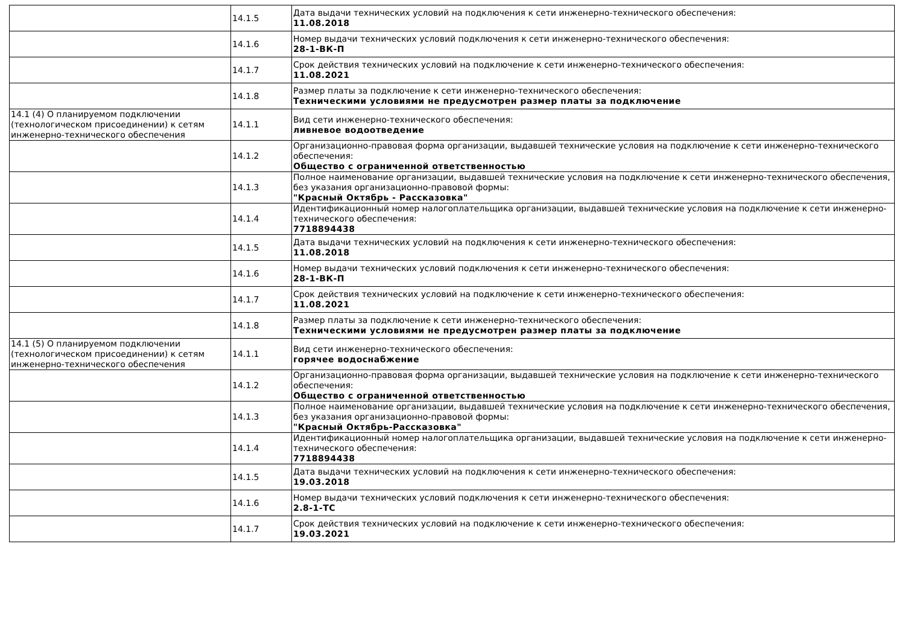| | 14.1.5 | Дата выдачи технических условий на подключения к сети инженерно-технического обеспечения: 11.08.2018 |
| | 14.1.6 | Номер выдачи технических условий подключения к сети инженерно-технического обеспечения: 28-1-ВК-П |
| | 14.1.7 | Срок действия технических условий на подключение к сети инженерно-технического обеспечения: 11.08.2021 |
| | 14.1.8 | Размер платы за подключение к сети инженерно-технического обеспечения: Техническими условиями не предусмотрен размер платы за подключение |
| 14.1 (4) О планируемом подключении (технологическом присоединении) к сетям инженерно-технического обеспечения | 14.1.1 | Вид сети инженерно-технического обеспечения: ливневое водоотведение |
| | 14.1.2 | Организационно-правовая форма организации, выдавшей технические условия на подключение к сети инженерно-технического обеспечения: Общество с ограниченной ответственностью |
| | 14.1.3 | Полное наименование организации, выдавшей технические условия на подключение к сети инженерно-технического обеспечения, без указания организационно-правовой формы: "Красный Октябрь - Рассказовка" |
| | 14.1.4 | Идентификационный номер налогоплательщика организации, выдавшей технические условия на подключение к сети инженерно-технического обеспечения: 7718894438 |
| | 14.1.5 | Дата выдачи технических условий на подключения к сети инженерно-технического обеспечения: 11.08.2018 |
| | 14.1.6 | Номер выдачи технических условий подключения к сети инженерно-технического обеспечения: 28-1-ВК-П |
| | 14.1.7 | Срок действия технических условий на подключение к сети инженерно-технического обеспечения: 11.08.2021 |
| | 14.1.8 | Размер платы за подключение к сети инженерно-технического обеспечения: Техническими условиями не предусмотрен размер платы за подключение |
| 14.1 (5) О планируемом подключении (технологическом присоединении) к сетям инженерно-технического обеспечения | 14.1.1 | Вид сети инженерно-технического обеспечения: горячее водоснабжение |
| | 14.1.2 | Организационно-правовая форма организации, выдавшей технические условия на подключение к сети инженерно-технического обеспечения: Общество с ограниченной ответственностью |
| | 14.1.3 | Полное наименование организации, выдавшей технические условия на подключение к сети инженерно-технического обеспечения, без указания организационно-правовой формы: "Красный Октябрь-Рассказовка" |
| | 14.1.4 | Идентификационный номер налогоплательщика организации, выдавшей технические условия на подключение к сети инженерно-технического обеспечения: 7718894438 |
| | 14.1.5 | Дата выдачи технических условий на подключения к сети инженерно-технического обеспечения: 19.03.2018 |
| | 14.1.6 | Номер выдачи технических условий подключения к сети инженерно-технического обеспечения: 2.8-1-ТС |
| | 14.1.7 | Срок действия технических условий на подключение к сети инженерно-технического обеспечения: 19.03.2021 |